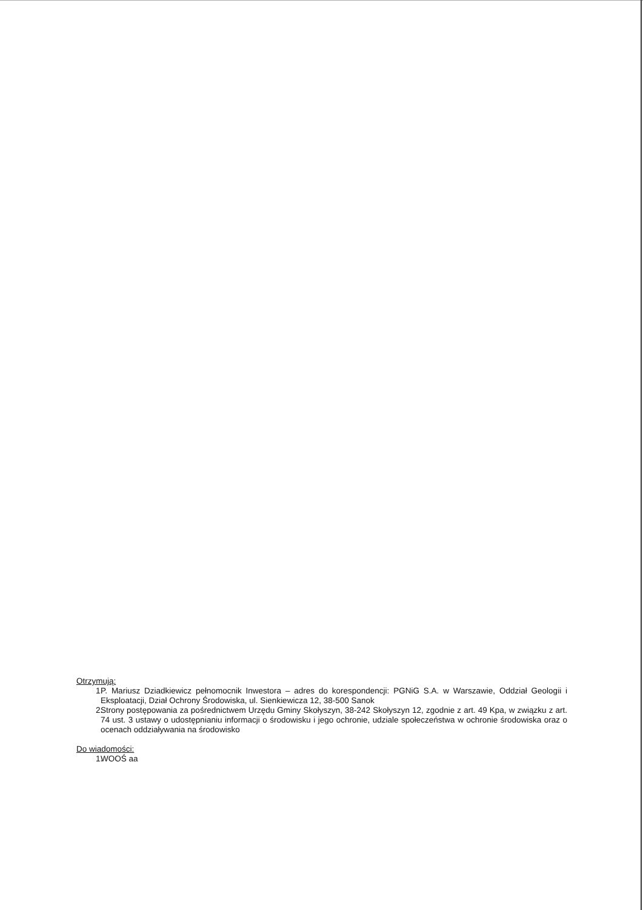Otrzymują:
1. P. Mariusz Dziadkiewicz pełnomocnik Inwestora – adres do korespondencji: PGNiG S.A. w Warszawie, Oddział Geologii i Eksploatacji, Dział Ochrony Środowiska, ul. Sienkiewicza 12, 38-500 Sanok
2. Strony postępowania za pośrednictwem Urzędu Gminy Skołyszyn, 38-242 Skołyszyn 12, zgodnie z art. 49 Kpa, w związku z art. 74 ust. 3 ustawy o udostępnianiu informacji o środowisku i jego ochronie, udziale społeczeństwa w ochronie środowiska oraz o ocenach oddziaływania na środowisko
Do wiadomości:
1. WOOŚ aa